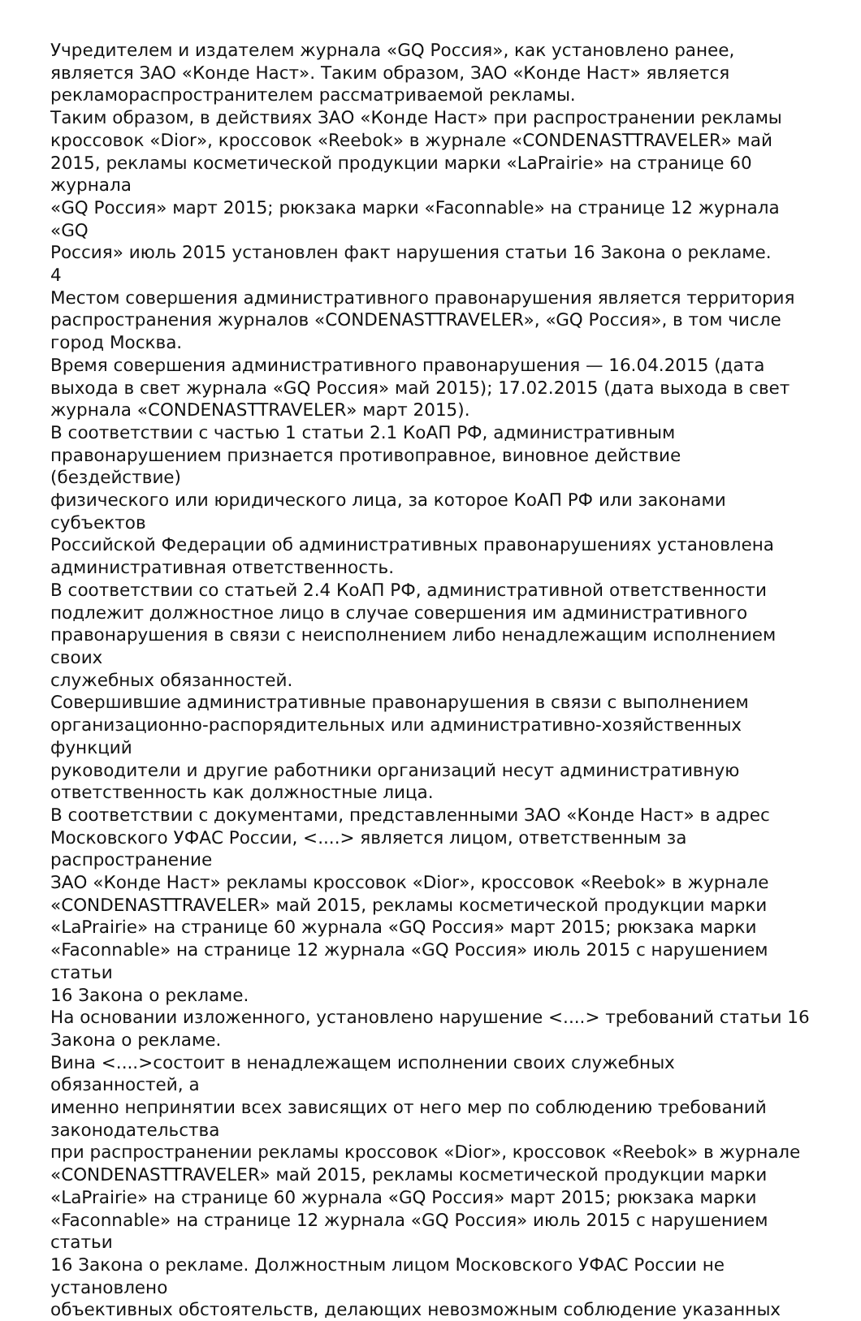Учредителем и издателем журнала «GQ Россия», как установлено ранее,
является ЗАО «Конде Наст». Таким образом, ЗАО «Конде Наст» является
рекламораспространителем рассматриваемой рекламы.
Таким образом, в действиях ЗАО «Конде Наст» при распространении рекламы
кроссовок «Dior», кроссовок «Reebok» в журнале «CONDENASTTRAVELER» май
2015, рекламы косметической продукции марки «LaPrairie» на странице 60 журнала
«GQ Россия» март 2015; рюкзака марки «Faconnable» на странице 12 журнала «GQ
Россия» июль 2015 установлен факт нарушения статьи 16 Закона о рекламе.
4
Местом совершения административного правонарушения является территория
распространения журналов «CONDENASTTRAVELER», «GQ Россия», в том числе
город Москва.
Время совершения административного правонарушения — 16.04.2015 (дата
выхода в свет журнала «GQ Россия» май 2015); 17.02.2015 (дата выхода в свет
журнала «CONDENASTTRAVELER» март 2015).
В соответствии с частью 1 статьи 2.1 КоАП РФ, административным
правонарушением признается противоправное, виновное действие (бездействие)
физического или юридического лица, за которое КоАП РФ или законами субъектов
Российской Федерации об административных правонарушениях установлена
административная ответственность.
В соответствии со статьей 2.4 КоАП РФ, административной ответственности
подлежит должностное лицо в случае совершения им административного
правонарушения в связи с неисполнением либо ненадлежащим исполнением
своих
служебных обязанностей.
Совершившие административные правонарушения в связи с выполнением
организационно-распорядительных или административно-хозяйственных функций
руководители и другие работники организаций несут административную
ответственность как должностные лица.
В соответствии с документами, представленными ЗАО «Конде Наст» в адрес
Московского УФАС России, <....> является лицом, ответственным за
распространение
ЗАО «Конде Наст» рекламы кроссовок «Dior», кроссовок «Reebok» в журнале
«CONDENASTTRAVELER» май 2015, рекламы косметической продукции марки
«LaPrairie» на странице 60 журнала «GQ Россия» март 2015; рюкзака марки
«Faconnable» на странице 12 журнала «GQ Россия» июль 2015 с нарушением
статьи
16 Закона о рекламе.
На основании изложенного, установлено нарушение <....> требований статьи 16
Закона о рекламе.
Вина <....>состоит в ненадлежащем исполнении своих служебных обязанностей, а
именно непринятии всех зависящих от него мер по соблюдению требований
законодательства
при распространении рекламы кроссовок «Dior», кроссовок «Reebok» в журнале
«CONDENASTTRAVELER» май 2015, рекламы косметической продукции марки
«LaPrairie» на странице 60 журнала «GQ Россия» март 2015; рюкзака марки
«Faconnable» на странице 12 журнала «GQ Россия» июль 2015 с нарушением
статьи
16 Закона о рекламе. Должностным лицом Московского УФАС России не
установлено
объективных обстоятельств, делающих невозможным соблюдение указанных